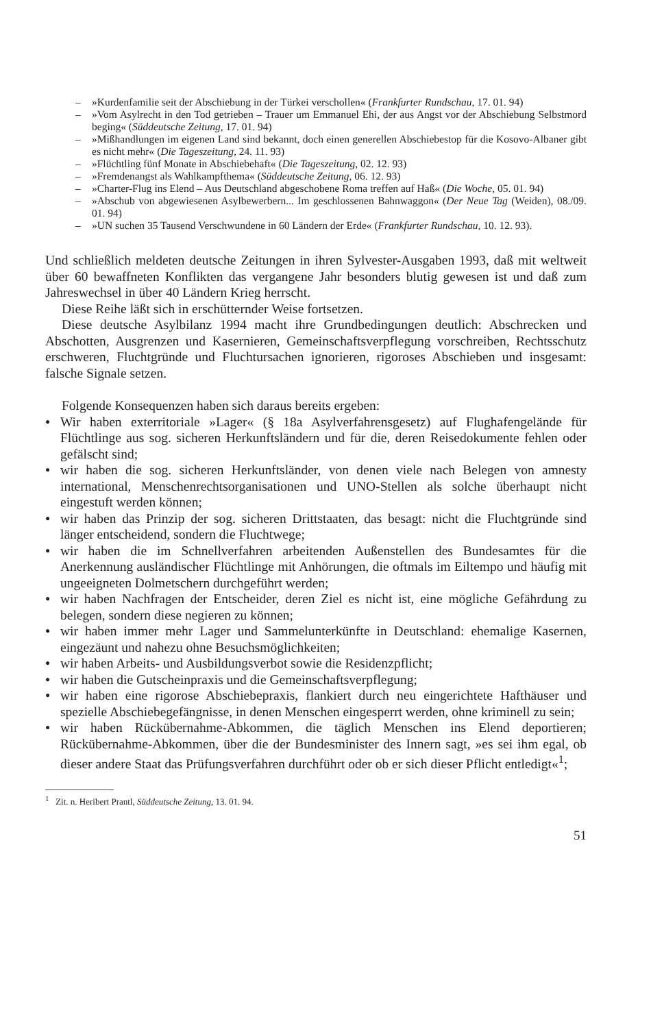– »Kurdenfamilie seit der Abschiebung in der Türkei verschollen« (Frankfurter Rundschau, 17. 01. 94)
– »Vom Asylrecht in den Tod getrieben – Trauer um Emmanuel Ehi, der aus Angst vor der Abschiebung Selbstmord beging« (Süddeutsche Zeitung, 17. 01. 94)
– »Mißhandlungen im eigenen Land sind bekannt, doch einen generellen Abschiebestop für die Kosovo-Albaner gibt es nicht mehr« (Die Tageszeitung, 24. 11. 93)
– »Flüchtling fünf Monate in Abschiebehaft« (Die Tageszeitung, 02. 12. 93)
– »Fremdenangst als Wahlkampfthema« (Süddeutsche Zeitung, 06. 12. 93)
– »Charter-Flug ins Elend – Aus Deutschland abgeschobene Roma treffen auf Haß« (Die Woche, 05. 01. 94)
– »Abschub von abgewiesenen Asylbewerbern... Im geschlossenen Bahnwaggon« (Der Neue Tag (Weiden), 08./09. 01. 94)
– »UN suchen 35 Tausend Verschwundene in 60 Ländern der Erde« (Frankfurter Rundschau, 10. 12. 93).
Und schließlich meldeten deutsche Zeitungen in ihren Sylvester-Ausgaben 1993, daß mit weltweit über 60 bewaffneten Konflikten das vergangene Jahr besonders blutig gewesen ist und daß zum Jahreswechsel in über 40 Ländern Krieg herrscht.
Diese Reihe läßt sich in erschütternder Weise fortsetzen.
Diese deutsche Asylbilanz 1994 macht ihre Grundbedingungen deutlich: Abschrecken und Abschotten, Ausgrenzen und Kasernieren, Gemeinschaftsverpflegung vorschreiben, Rechtsschutz erschweren, Fluchtgründe und Fluchtursachen ignorieren, rigoroses Abschieben und insgesamt: falsche Signale setzen.
Folgende Konsequenzen haben sich daraus bereits ergeben:
● Wir haben exterritoriale »Lager« (§ 18a Asylverfahrensgesetz) auf Flughafengelände für Flüchtlinge aus sog. sicheren Herkunftsländern und für die, deren Reisedokumente fehlen oder gefälscht sind;
● wir haben die sog. sicheren Herkunftsländer, von denen viele nach Belegen von amnesty international, Menschenrechtsorganisationen und UNO-Stellen als solche überhaupt nicht eingestuft werden können;
● wir haben das Prinzip der sog. sicheren Drittstaaten, das besagt: nicht die Fluchtgründe sind länger entscheidend, sondern die Fluchtwege;
● wir haben die im Schnellverfahren arbeitenden Außenstellen des Bundesamtes für die Anerkennung ausländischer Flüchtlinge mit Anhörungen, die oftmals im Eiltempo und häufig mit ungeeigneten Dolmetschern durchgeführt werden;
● wir haben Nachfragen der Entscheider, deren Ziel es nicht ist, eine mögliche Gefährdung zu belegen, sondern diese negieren zu können;
● wir haben immer mehr Lager und Sammelunterkünfte in Deutschland: ehemalige Kasernen, eingezäunt und nahezu ohne Besuchsmöglichkeiten;
● wir haben Arbeits- und Ausbildungsverbot sowie die Residenzpflicht;
● wir haben die Gutscheinpraxis und die Gemeinschaftsverpflegung;
● wir haben eine rigorose Abschiebepraxis, flankiert durch neu eingerichtete Hafthäuser und spezielle Abschiebegefängnisse, in denen Menschen eingesperrt werden, ohne kriminell zu sein;
● wir haben Rückübernahme-Abkommen, die täglich Menschen ins Elend deportieren; Rückübernahme-Abkommen, über die der Bundesminister des Innern sagt, »es sei ihm egal, ob dieser andere Staat das Prüfungsverfahren durchführt oder ob er sich dieser Pflicht entledigt«<sup>1</sup>;
<sup>1</sup> Zit. n. Heribert Prantl, Süddeutsche Zeitung, 13. 01. 94.
51